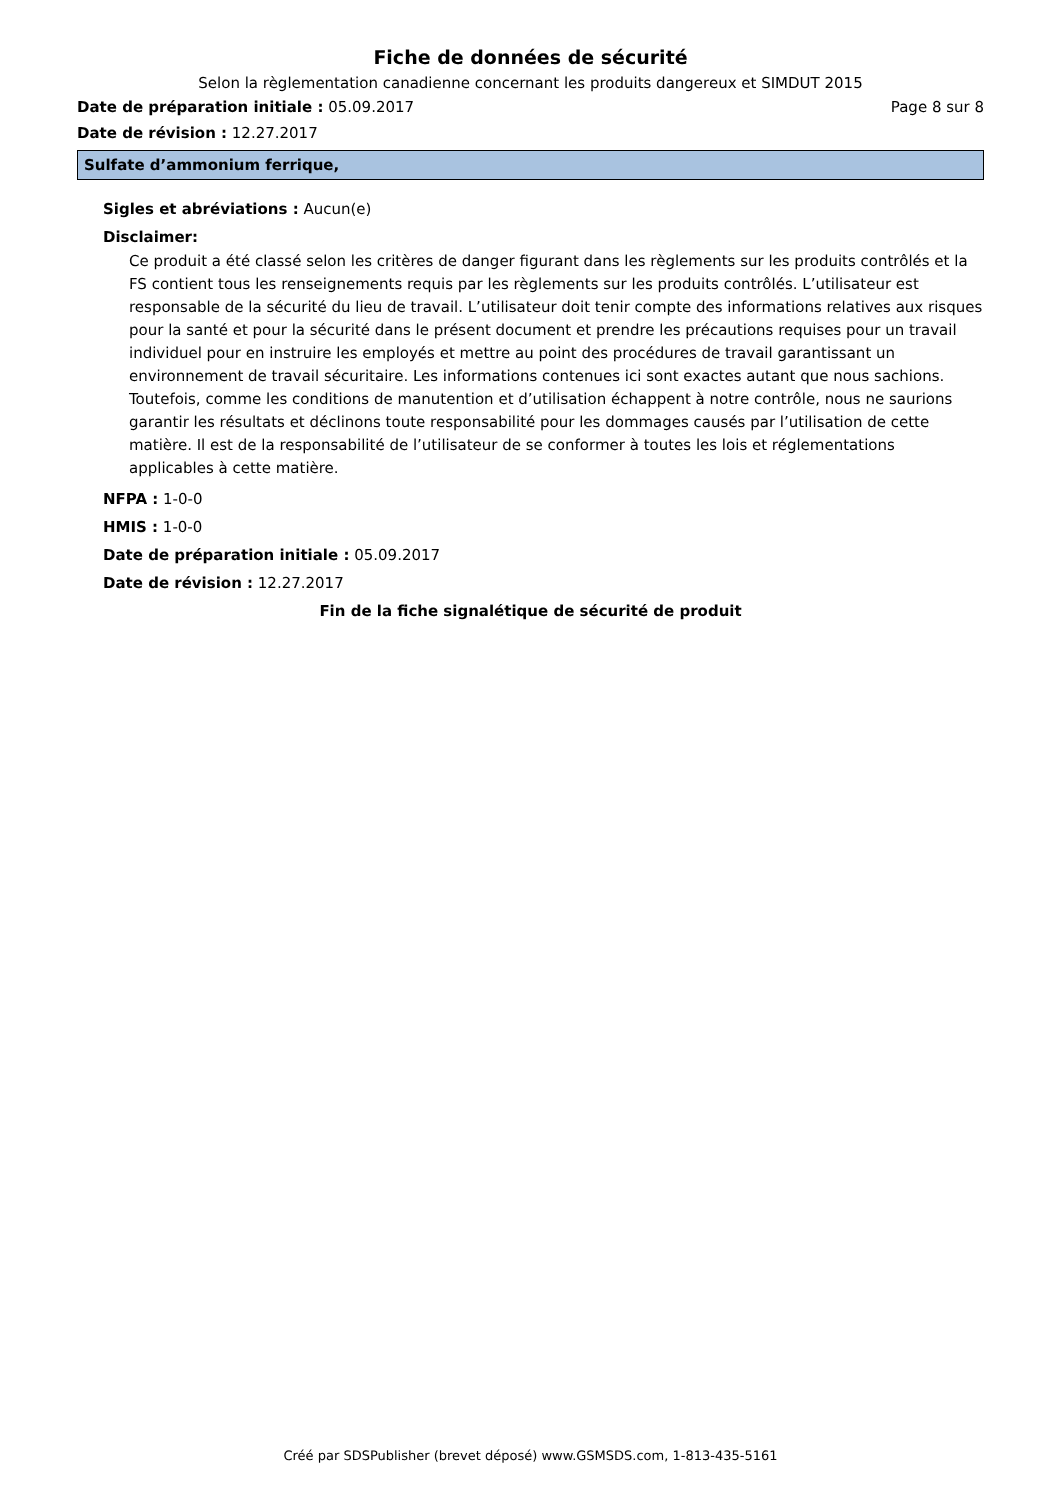Fiche de données de sécurité
Selon la règlementation canadienne concernant les produits dangereux et SIMDUT 2015
Date de préparation initiale : 05.09.2017 Page 8 sur 8
Date de révision : 12.27.2017
Sulfate d’ammonium ferrique,
Sigles et abréviations : Aucun(e)
Disclaimer:
Ce produit a été classé selon les critères de danger figurant dans les règlements sur les produits contrôlés et la FS contient tous les renseignements requis par les règlements sur les produits contrôlés. L’utilisateur est responsable de la sécurité du lieu de travail. L’utilisateur doit tenir compte des informations relatives aux risques pour la santé et pour la sécurité dans le présent document et prendre les précautions requises pour un travail individuel pour en instruire les employés et mettre au point des procédures de travail garantissant un environnement de travail sécuritaire. Les informations contenues ici sont exactes autant que nous sachions. Toutefois, comme les conditions de manutention et d’utilisation échappent à notre contrôle, nous ne saurions garantir les résultats et déclinons toute responsabilité pour les dommages causés par l’utilisation de cette matière. Il est de la responsabilité de l’utilisateur de se conformer à toutes les lois et réglementations applicables à cette matière.
NFPA : 1-0-0
HMIS : 1-0-0
Date de préparation initiale : 05.09.2017
Date de révision : 12.27.2017
Fin de la fiche signalétique de sécurité de produit
Créé par SDSPublisher (brevet déposé) www.GSMSDS.com, 1-813-435-5161